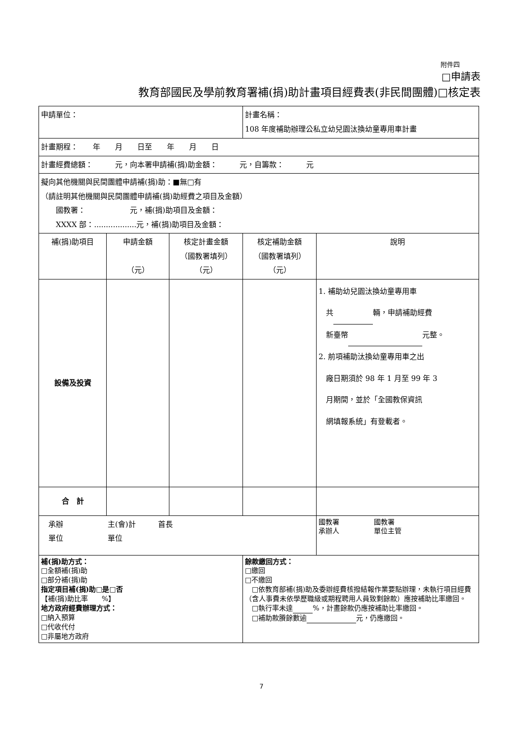附件四
□申請表
教育部國民及學前教育署補(捐)助計畫項目經費表(非民間團體)□核定表
| 申請單位： | | | 計畫名稱： 108 年度補助辦理公私立幼兒園汰換幼童專用車計畫 | |
| 計畫期程： 年 月 日至 年 月 日 | | | | |
| 計畫經費總額： 元，向本署申請補(捐)助金額： 元，自籌款： 元 | | | | |
| 擬向其他機關與民間團體申請補(捐)助：■無□有 （請註明其他機關與民間團體申請補(捐)助經費之項目及金額） 國教署： 元，補(捐)助項目及金額： XXXX 部：..................元，補(捐)助項目及金額： | | | | |
| 補(捐)助項目 | 申請金額 （元） | 核定計畫金額 （國教署填列） （元） | 核定補助金額 （國教署填列） （元） | 說明 |
| 設備及投資 | | | | 1. 補助幼兒園汰換幼童專用車 共 輛，申請補助經費 新臺幣 元整。 2. 前項補助汰換幼童專用車之出 廠日期須於 98 年 1 月至 99 年 3 月期間，並於「全國教保資訊 網填報系統」有登載者。 |
| 合 計 | | | | |
| 承辦 主(會)計 首長 單位 單位 | | | | 國教署 國教署 承辦人 單位主管 |
| 補(捐)助方式： □全額補(捐)助 □部分補(捐)助 指定項目補(捐)助□是□否 【補(捐)助比率 %】 地方政府經費辦理方式： □納入預算 □代收代付 □非屬地方政府 | | | 餘款繳回方式： □繳回 □不繳回 □依教育部補(捐)助及委辦經費核撥結報作業要點辦理，未執行項目經費（含人事費未依學歷職級或期程聘用人員致剩餘款）應按補助比率繳回。 □執行率未達 %，計畫餘款仍應按補助比率繳回。 □補助款賸餘數逾 元，仍應繳回。 | |
7